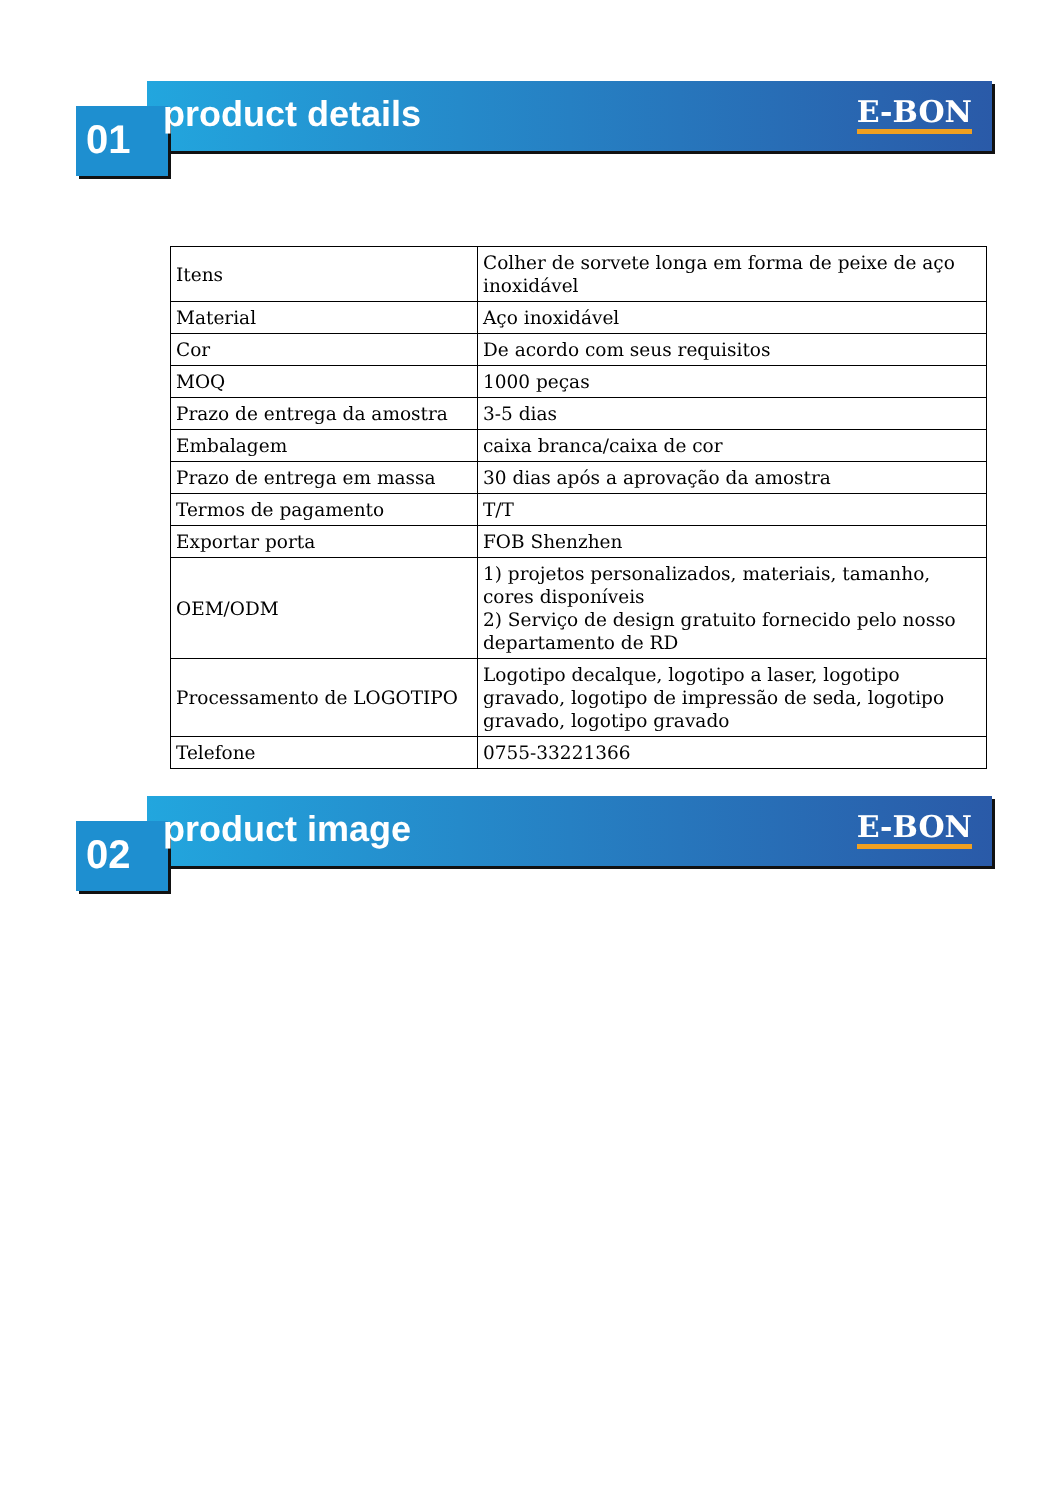01
product details E-BON
| Itens | Colher de sorvete longa em forma de peixe de aço inoxidável |
| Material | Aço inoxidável |
| Cor | De acordo com seus requisitos |
| MOQ | 1000 peças |
| Prazo de entrega da amostra | 3-5 dias |
| Embalagem | caixa branca/caixa de cor |
| Prazo de entrega em massa | 30 dias após a aprovação da amostra |
| Termos de pagamento | T/T |
| Exportar porta | FOB Shenzhen |
| OEM/ODM | 1) projetos personalizados, materiais, tamanho, cores disponíveis 2) Serviço de design gratuito fornecido pelo nosso departamento de RD |
| Processamento de LOGOTIPO | Logotipo decalque, logotipo a laser, logotipo gravado, logotipo de impressão de seda, logotipo gravado, logotipo gravado |
| Telefone | 0755-33221366 |
02
product image E-BON